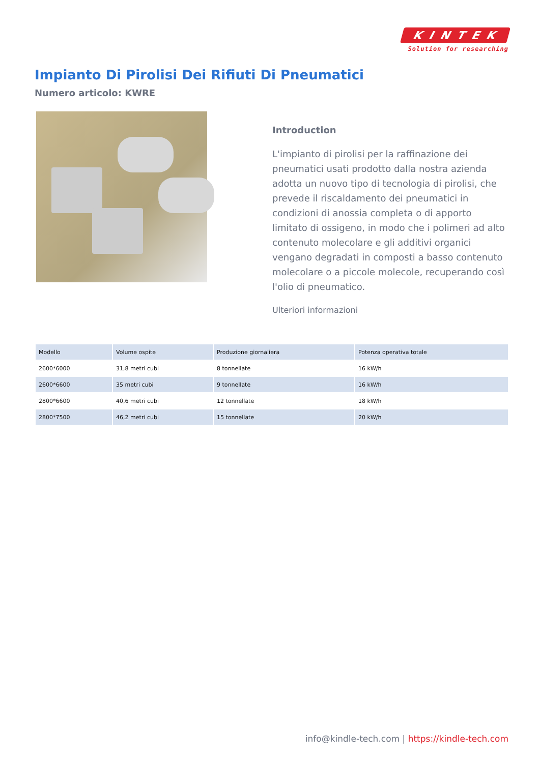KINTEK
Solution for researching
Impianto Di Pirolisi Dei Rifiuti Di Pneumatici
Numero articolo: KWRE
Introduction
L'impianto di pirolisi per la raffinazione dei pneumatici usati prodotto dalla nostra azienda adotta un nuovo tipo di tecnologia di pirolisi, che prevede il riscaldamento dei pneumatici in condizioni di anossia completa o di apporto limitato di ossigeno, in modo che i polimeri ad alto contenuto molecolare e gli additivi organici vengano degradati in composti a basso contenuto molecolare o a piccole molecole, recuperando così l'olio di pneumatico.
Ulteriori informazioni
| Modello | Volume ospite | Produzione giornaliera | Potenza operativa totale |
| --- | --- | --- | --- |
| 2600*6000 | 31,8 metri cubi | 8 tonnellate | 16 kW/h |
| 2600*6600 | 35 metri cubi | 9 tonnellate | 16 kW/h |
| 2800*6600 | 40,6 metri cubi | 12 tonnellate | 18 kW/h |
| 2800*7500 | 46,2 metri cubi | 15 tonnellate | 20 kW/h |
info@kindle-tech.com | https://kindle-tech.com